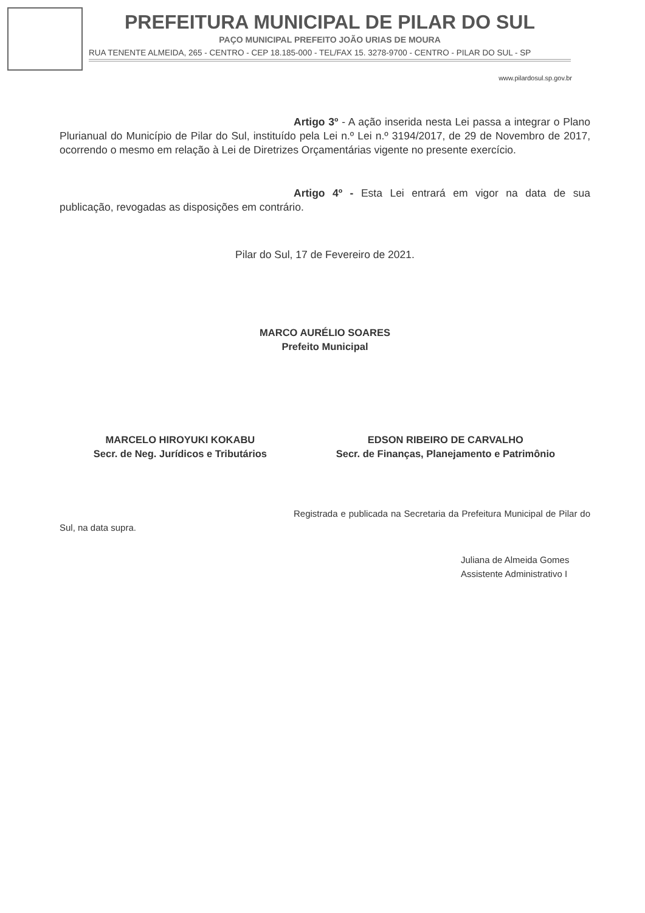PREFEITURA MUNICIPAL DE PILAR DO SUL
PAÇO MUNICIPAL PREFEITO JOÃO URIAS DE MOURA
RUA TENENTE ALMEIDA, 265 - CENTRO - CEP 18.185-000 - TEL/FAX 15. 3278-9700 - CENTRO - PILAR DO SUL - SP
www.pilardosul.sp.gov.br
Artigo 3º - A ação inserida nesta Lei passa a integrar o Plano Plurianual do Município de Pilar do Sul, instituído pela Lei n.º Lei n.º 3194/2017, de 29 de Novembro de 2017, ocorrendo o mesmo em relação à Lei de Diretrizes Orçamentárias vigente no presente exercício.
Artigo 4º - Esta Lei entrará em vigor na data de sua publicação, revogadas as disposições em contrário.
Pilar do Sul, 17 de Fevereiro de 2021.
MARCO AURÉLIO SOARES
Prefeito Municipal
MARCELO HIROYUKI KOKABU
Secr. de Neg. Jurídicos e Tributários
EDSON RIBEIRO DE CARVALHO
Secr. de Finanças, Planejamento e Patrimônio
Registrada e publicada na Secretaria da Prefeitura Municipal de Pilar do Sul, na data supra.
Juliana de Almeida Gomes
Assistente Administrativo I